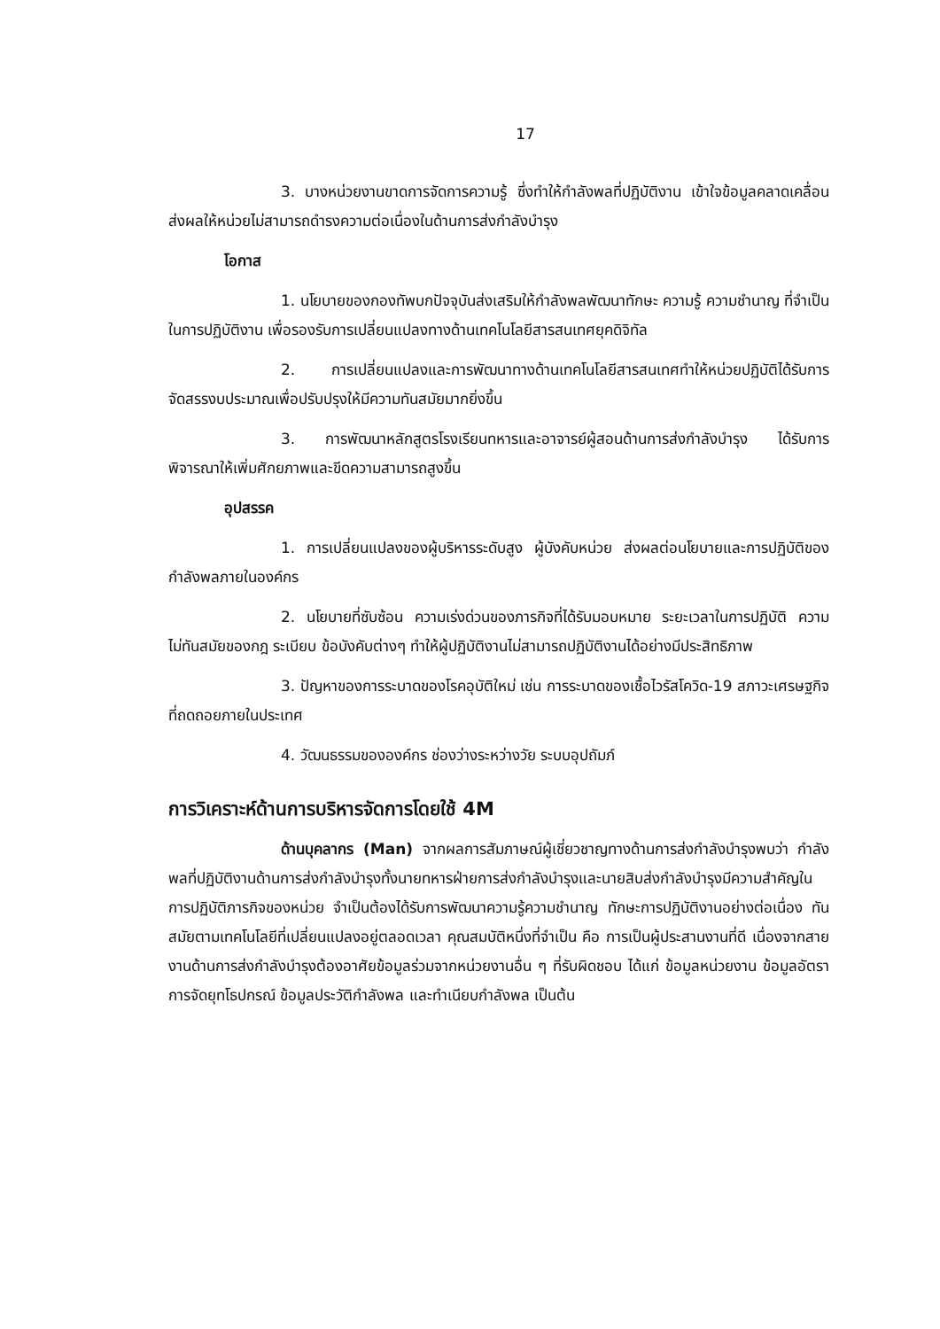17
3. บางหน่วยงานขาดการจัดการความรู้ ซึ่งทำให้กำลังพลที่ปฏิบัติงาน เข้าใจข้อมูลคลาดเคลื่อนส่งผลให้หน่วยไม่สามารถดำรงความต่อเนื่องในด้านการส่งกำลังบำรุง
โอกาส
1. นโยบายของกองทัพบกปัจจุบันส่งเสริมให้กำลังพลพัฒนาทักษะ ความรู้ ความชำนาญ ที่จำเป็นในการปฏิบัติงาน เพื่อรองรับการเปลี่ยนแปลงทางด้านเทคโนโลยีสารสนเทศยุคดิจิทัล
2. การเปลี่ยนแปลงและการพัฒนาทางด้านเทคโนโลยีสารสนเทศทำให้หน่วยปฏิบัติได้รับการจัดสรรงบประมาณเพื่อปรับปรุงให้มีความทันสมัยมากยิ่งขึ้น
3. การพัฒนาหลักสูตรโรงเรียนทหารและอาจารย์ผู้สอนด้านการส่งกำลังบำรุง ได้รับการพิจารณาให้เพิ่มศักยภาพและขีดความสามารถสูงขึ้น
อุปสรรค
1. การเปลี่ยนแปลงของผู้บริหารระดับสูง ผู้บังคับหน่วย ส่งผลต่อนโยบายและการปฏิบัติของกำลังพลภายในองค์กร
2. นโยบายที่ซับซ้อน ความเร่งด่วนของภารกิจที่ได้รับมอบหมาย ระยะเวลาในการปฏิบัติ ความไม่ทันสมัยของกฎ ระเบียบ ข้อบังคับต่างๆ ทำให้ผู้ปฏิบัติงานไม่สามารถปฏิบัติงานได้อย่างมีประสิทธิภาพ
3. ปัญหาของการระบาดของโรคอุบัติใหม่ เช่น การระบาดของเชื้อไวรัสโควิด-19 สภาวะเศรษฐกิจที่ถดถอยภายในประเทศ
4. วัฒนธรรมขององค์กร ช่องว่างระหว่างวัย ระบบอุปถัมภ์
การวิเคราะห์ด้านการบริหารจัดการโดยใช้ 4M
ด้านบุคลากร (Man) จากผลการสัมภาษณ์ผู้เชี่ยวชาญทางด้านการส่งกำลังบำรุงพบว่า กำลังพลที่ปฏิบัติงานด้านการส่งกำลังบำรุงทั้งนายทหารฝ่ายการส่งกำลังบำรุงและนายสิบส่งกำลังบำรุงมีความสำคัญในการปฏิบัติภารกิจของหน่วย จำเป็นต้องได้รับการพัฒนาความรู้ความชำนาญ ทักษะการปฏิบัติงานอย่างต่อเนื่อง ทันสมัยตามเทคโนโลยีที่เปลี่ยนแปลงอยู่ตลอดเวลา คุณสมบัติหนึ่งที่จำเป็น คือ การเป็นผู้ประสานงานที่ดี เนื่องจากสายงานด้านการส่งกำลังบำรุงต้องอาศัยข้อมูลร่วมจากหน่วยงานอื่น ๆ ที่รับผิดชอบ ได้แก่ ข้อมูลหน่วยงาน ข้อมูลอัตราการจัดยุทโธปกรณ์ ข้อมูลประวัติกำลังพล และทำเนียบกำลังพล เป็นต้น